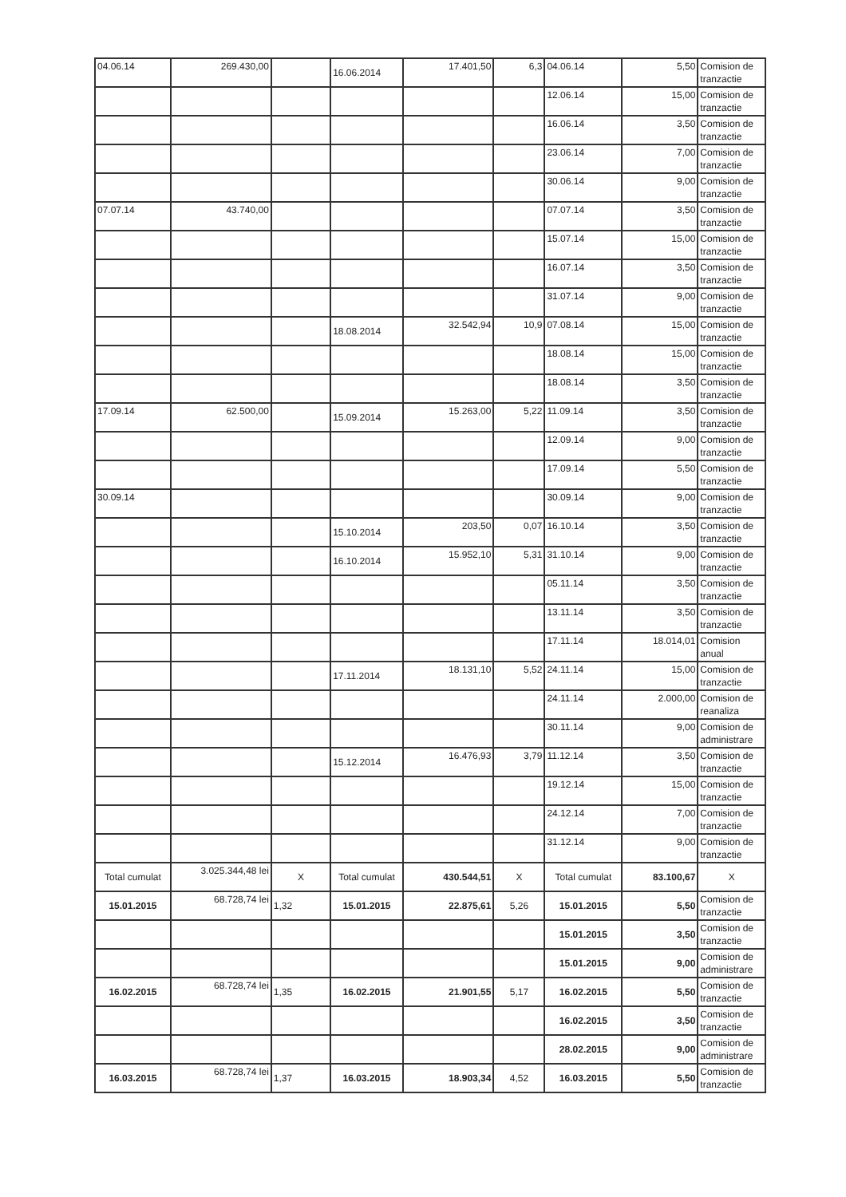| 04.06.14 | 269.430,00 | | 16.06.2014 | 17.401,50 | 6,3 | 04.06.14 | 5,50 | Comision de tranzactie |
| | | | | | | 12.06.14 | 15,00 | Comision de tranzactie |
| | | | | | | 16.06.14 | 3,50 | Comision de tranzactie |
| | | | | | | 23.06.14 | 7,00 | Comision de tranzactie |
| | | | | | | 30.06.14 | 9,00 | Comision de tranzactie |
| 07.07.14 | 43.740,00 | | | | | 07.07.14 | 3,50 | Comision de tranzactie |
| | | | | | | 15.07.14 | 15,00 | Comision de tranzactie |
| | | | | | | 16.07.14 | 3,50 | Comision de tranzactie |
| | | | | | | 31.07.14 | 9,00 | Comision de tranzactie |
| | | | 18.08.2014 | 32.542,94 | 10,9 | 07.08.14 | 15,00 | Comision de tranzactie |
| | | | | | | 18.08.14 | 15,00 | Comision de tranzactie |
| | | | | | | 18.08.14 | 3,50 | Comision de tranzactie |
| 17.09.14 | 62.500,00 | | 15.09.2014 | 15.263,00 | 5,22 | 11.09.14 | 3,50 | Comision de tranzactie |
| | | | | | | 12.09.14 | 9,00 | Comision de tranzactie |
| | | | | | | 17.09.14 | 5,50 | Comision de tranzactie |
| 30.09.14 | | | | | | 30.09.14 | 9,00 | Comision de tranzactie |
| | | | 15.10.2014 | 203,50 | 0,07 | 16.10.14 | 3,50 | Comision de tranzactie |
| | | | 16.10.2014 | 15.952,10 | 5,31 | 31.10.14 | 9,00 | Comision de tranzactie |
| | | | | | | 05.11.14 | 3,50 | Comision de tranzactie |
| | | | | | | 13.11.14 | 3,50 | Comision de tranzactie |
| | | | | | | 17.11.14 | 18.014,01 | Comision anual |
| | | | 17.11.2014 | 18.131,10 | 5,52 | 24.11.14 | 15,00 | Comision de tranzactie |
| | | | | | | 24.11.14 | 2.000,00 | Comision de reanaliza |
| | | | | | | 30.11.14 | 9,00 | Comision de administrare |
| | | | 15.12.2014 | 16.476,93 | 3,79 | 11.12.14 | 3,50 | Comision de tranzactie |
| | | | | | | 19.12.14 | 15,00 | Comision de tranzactie |
| | | | | | | 24.12.14 | 7,00 | Comision de tranzactie |
| | | | | | | 31.12.14 | 9,00 | Comision de tranzactie |
| Total cumulat | 3.025.344,48 lei | X | Total cumulat | 430.544,51 | X | Total cumulat | 83.100,67 | X |
| 15.01.2015 | 68.728,74 lei | 1,32 | 15.01.2015 | 22.875,61 | 5,26 | 15.01.2015 | 5,50 | Comision de tranzactie |
| | | | | | | 15.01.2015 | 3,50 | Comision de tranzactie |
| | | | | | | 15.01.2015 | 9,00 | Comision de administrare |
| 16.02.2015 | 68.728,74 lei | 1,35 | 16.02.2015 | 21.901,55 | 5,17 | 16.02.2015 | 5,50 | Comision de tranzactie |
| | | | | | | 16.02.2015 | 3,50 | Comision de tranzactie |
| | | | | | | 28.02.2015 | 9,00 | Comision de administrare |
| 16.03.2015 | 68.728,74 lei | 1,37 | 16.03.2015 | 18.903,34 | 4,52 | 16.03.2015 | 5,50 | Comision de tranzactie |